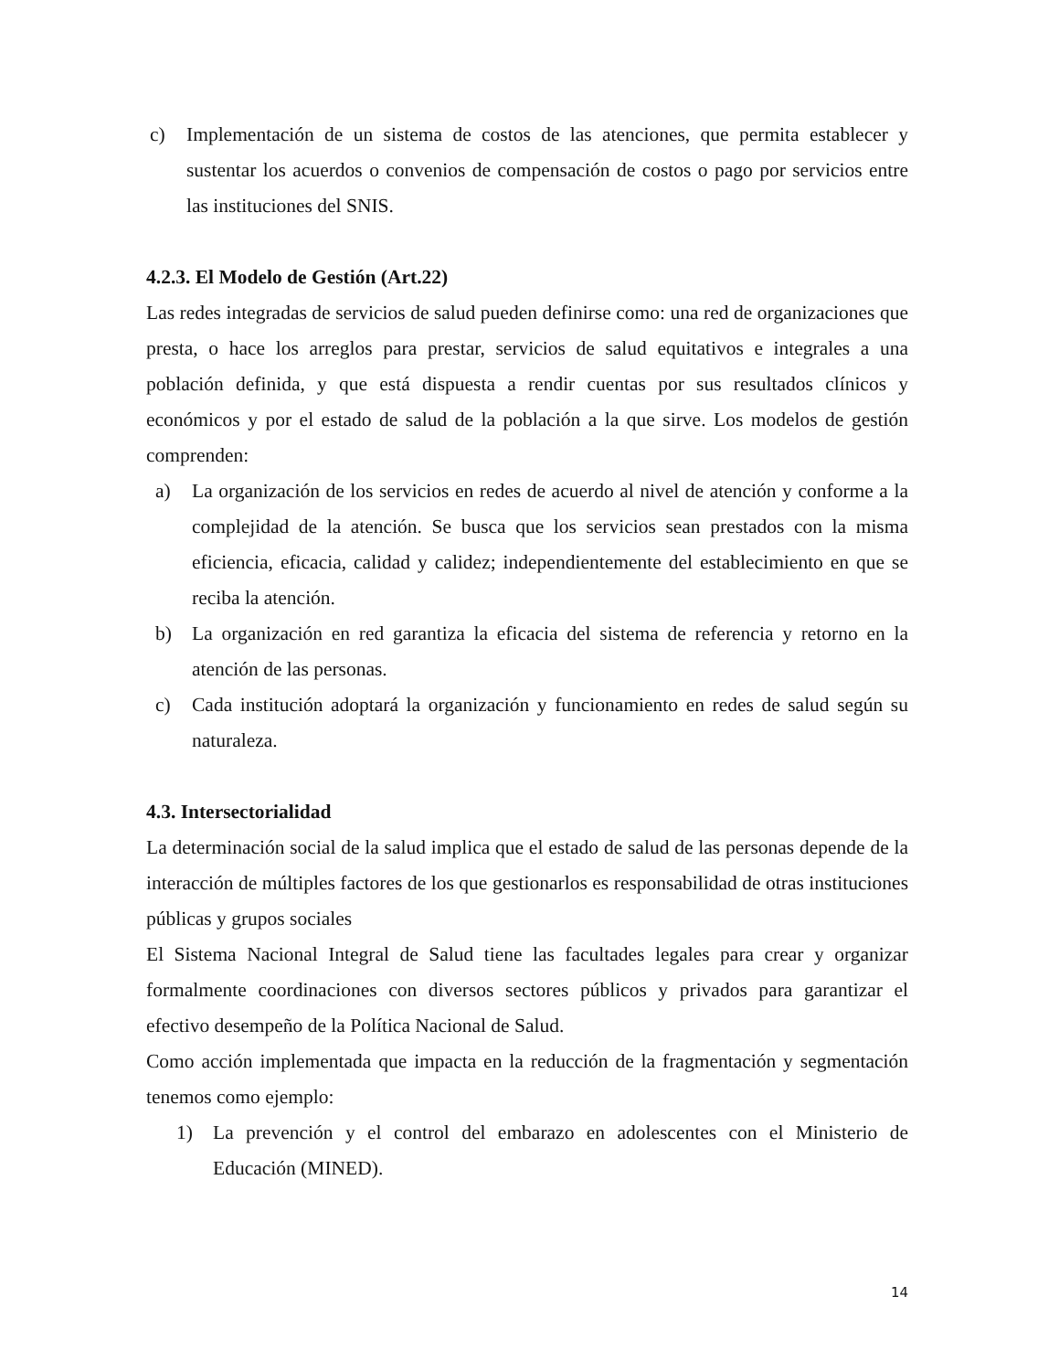c) Implementación de un sistema de costos de las atenciones, que permita establecer y sustentar los acuerdos o convenios de compensación de costos o pago por servicios entre las instituciones del SNIS.
4.2.3. El Modelo de Gestión (Art.22)
Las redes integradas de servicios de salud pueden definirse como: una red de organizaciones que presta, o hace los arreglos para prestar, servicios de salud equitativos e integrales a una población definida, y que está dispuesta a rendir cuentas por sus resultados clínicos y económicos y por el estado de salud de la población a la que sirve. Los modelos de gestión comprenden:
a) La organización de los servicios en redes de acuerdo al nivel de atención y conforme a la complejidad de la atención. Se busca que los servicios sean prestados con la misma eficiencia, eficacia, calidad y calidez; independientemente del establecimiento en que se reciba la atención.
b) La organización en red garantiza la eficacia del sistema de referencia y retorno en la atención de las personas.
c) Cada institución adoptará la organización y funcionamiento en redes de salud según su naturaleza.
4.3. Intersectorialidad
La determinación social de la salud implica que el estado de salud de las personas depende de la interacción de múltiples factores de los que gestionarlos es responsabilidad de otras instituciones públicas y grupos sociales
El Sistema Nacional Integral de Salud tiene las facultades legales para crear y organizar formalmente coordinaciones con diversos sectores públicos y privados para garantizar el efectivo desempeño de la Política Nacional de Salud.
Como acción implementada que impacta en la reducción de la fragmentación y segmentación tenemos como ejemplo:
1) La prevención y el control del embarazo en adolescentes con el Ministerio de Educación (MINED).
14